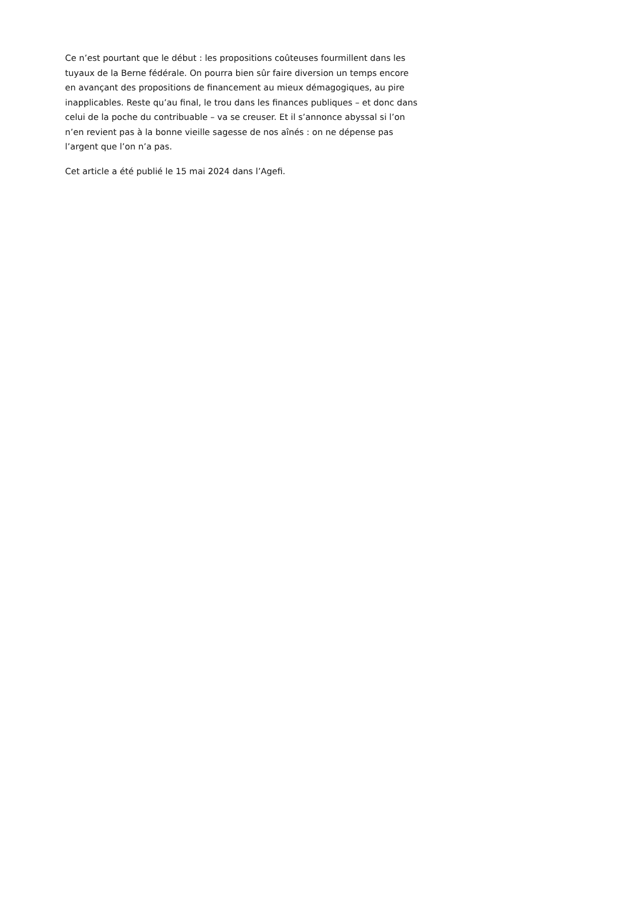Ce n’est pourtant que le début : les propositions coûteuses fourmillent dans les tuyaux de la Berne fédérale. On pourra bien sûr faire diversion un temps encore en avançant des propositions de financement au mieux démagogiques, au pire inapplicables. Reste qu’au final, le trou dans les finances publiques – et donc dans celui de la poche du contribuable – va se creuser. Et il s’annonce abyssal si l’on n’en revient pas à la bonne vieille sagesse de nos aînés : on ne dépense pas l’argent que l’on n’a pas.
Cet article a été publié le 15 mai 2024 dans l’Agefi.